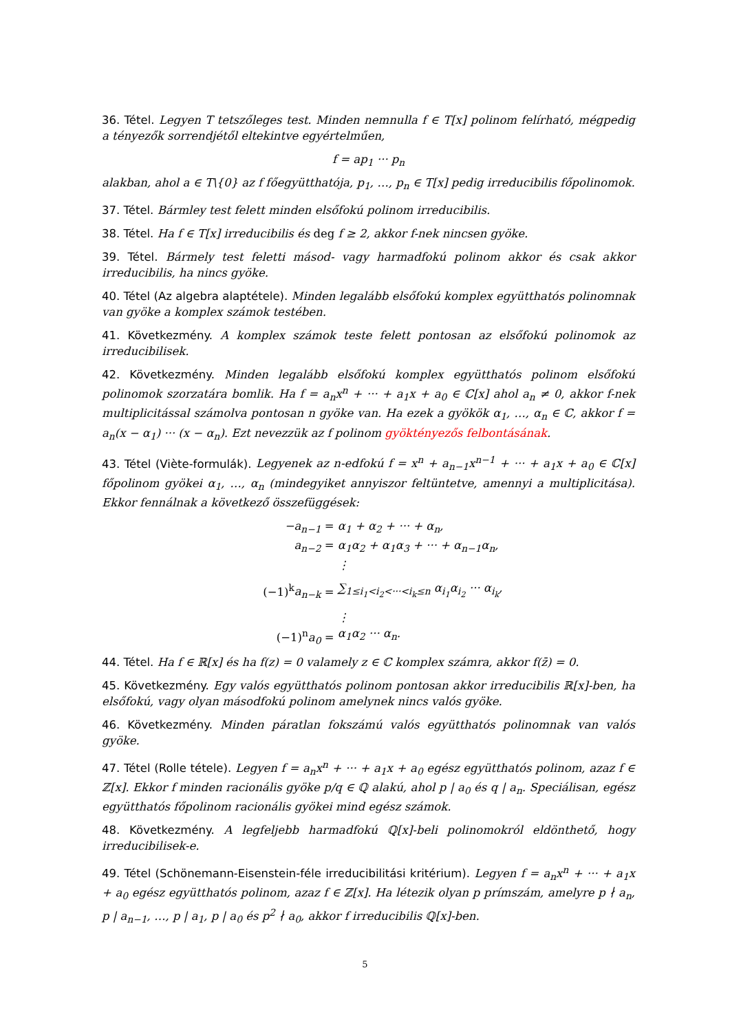36. Tétel. Legyen T tetszőleges test. Minden nemnulla f ∈ T[x] polinom felírható, mégpedig a tényezők sorrendjétől eltekintve egyértelműen,
f = ap<sub>1</sub> ··· p<sub>n</sub>
alakban, ahol a ∈ T\{0} az f főegyütthatója, p<sub>1</sub>, …, p<sub>n</sub> ∈ T[x] pedig irreducibilis főpolinomok.
37. Tétel. Bármley test felett minden elsőfokú polinom irreducibilis.
38. Tétel. Ha f ∈ T[x] irreducibilis és deg f ≥ 2, akkor f-nek nincsen gyöke.
39. Tétel. Bármely test feletti másod- vagy harmadfokú polinom akkor és csak akkor irreducibilis, ha nincs gyöke.
40. Tétel (Az algebra alaptétele). Minden legalább elsőfokú komplex együtthatós polinomnak van gyöke a komplex számok testében.
41. Következmény. A komplex számok teste felett pontosan az elsőfokú polinomok az irreducibilisek.
42. Következmény. Minden legalább elsőfokú komplex együtthatós polinom elsőfokú polinomok szorzatára bomlik. Ha f = a<sub>n</sub>x<sup>n</sup> + ··· + a<sub>1</sub>x + a<sub>0</sub> ∈ ℂ[x] ahol a<sub>n</sub> ≠ 0, akkor f-nek multiplicitással számolva pontosan n gyöke van. Ha ezek a gyökök α<sub>1</sub>, …, α<sub>n</sub> ∈ ℂ, akkor f = a<sub>n</sub>(x − α<sub>1</sub>) ··· (x − α<sub>n</sub>). Ezt nevezzük az f polinom gyöktényezős felbontásának.
43. Tétel (Viète-formulák). Legyenek az n-edfokú f = x<sup>n</sup> + a<sub>n−1</sub>x<sup>n−1</sup> + ··· + a<sub>1</sub>x + a<sub>0</sub> ∈ ℂ[x] főpolinom gyökei α<sub>1</sub>, …, α<sub>n</sub> (mindegyiket annyiszor feltüntetve, amennyi a multiplicitása). Ekkor fennálnak a következő összefüggések:
−a<sub>n−1</sub> = α<sub>1</sub> + α<sub>2</sub> + ··· + α<sub>n</sub>,
a<sub>n−2</sub> = α<sub>1</sub>α<sub>2</sub> + α<sub>1</sub>α<sub>3</sub> + ··· + α<sub>n−1</sub>α<sub>n</sub>,
⋮
(−1)<sup>k</sup>a<sub>n−k</sub> = ∑<sub>1≤i<sub>1</sub><i<sub>2</sub><···<i<sub>k</sub>≤n</sub> α<sub>i<sub>1</sub></sub>α<sub>i<sub>2</sub></sub> ··· α<sub>i<sub>k</sub></sub>,
⋮
(−1)<sup>n</sup>a<sub>0</sub> = α<sub>1</sub>α<sub>2</sub> ··· α<sub>n</sub>.
44. Tétel. Ha f ∈ ℝ[x] és ha f(z) = 0 valamely z ∈ ℂ komplex számra, akkor f(z̄) = 0.
45. Következmény. Egy valós együtthatós polinom pontosan akkor irreducibilis ℝ[x]-ben, ha elsőfokú, vagy olyan másodfokú polinom amelynek nincs valós gyöke.
46. Következmény. Minden páratlan fokszámú valós együtthatós polinomnak van valós gyöke.
47. Tétel (Rolle tétele). Legyen f = a<sub>n</sub>x<sup>n</sup> + ··· + a<sub>1</sub>x + a<sub>0</sub> egész együtthatós polinom, azaz f ∈ ℤ[x]. Ekkor f minden racionális gyöke p/q ∈ ℚ alakú, ahol p | a<sub>0</sub> és q | a<sub>n</sub>. Speciálisan, egész együtthatós főpolinom racionális gyökei mind egész számok.
48. Következmény. A legfeljebb harmadfokú ℚ[x]-beli polinomokról eldönthető, hogy irreducibilisek-e.
49. Tétel (Schönemann-Eisenstein-féle irreducibilitási kritérium). Legyen f = a<sub>n</sub>x<sup>n</sup> + ··· + a<sub>1</sub>x + a<sub>0</sub> egész együtthatós polinom, azaz f ∈ ℤ[x]. Ha létezik olyan p prímszám, amelyre p ∤ a<sub>n</sub>, p | a<sub>n−1</sub>, …, p | a<sub>1</sub>, p | a<sub>0</sub> és p<sup>2</sup> ∤ a<sub>0</sub>, akkor f irreducibilis ℚ[x]-ben.
5